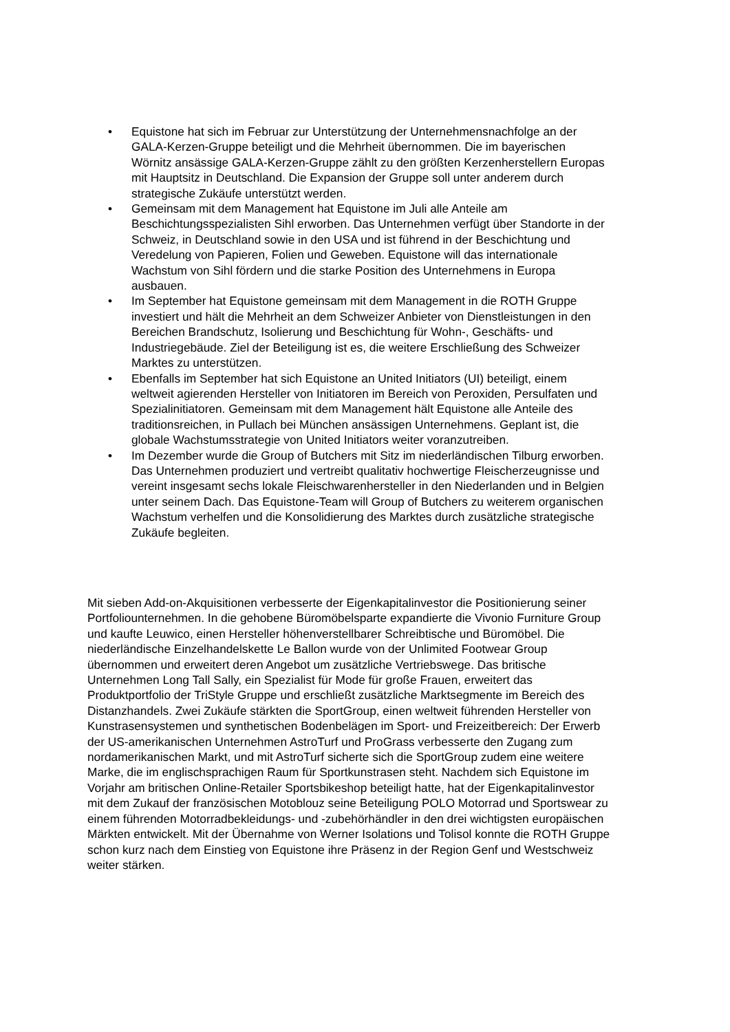• Equistone hat sich im Februar zur Unterstützung der Unternehmensnachfolge an der GALA-Kerzen-Gruppe beteiligt und die Mehrheit übernommen. Die im bayerischen Wörnitz ansässige GALA-Kerzen-Gruppe zählt zu den größten Kerzenherstellern Europas mit Hauptsitz in Deutschland. Die Expansion der Gruppe soll unter anderem durch strategische Zukäufe unterstützt werden.
• Gemeinsam mit dem Management hat Equistone im Juli alle Anteile am Beschichtungsspezialisten Sihl erworben. Das Unternehmen verfügt über Standorte in der Schweiz, in Deutschland sowie in den USA und ist führend in der Beschichtung und Veredelung von Papieren, Folien und Geweben. Equistone will das internationale Wachstum von Sihl fördern und die starke Position des Unternehmens in Europa ausbauen.
• Im September hat Equistone gemeinsam mit dem Management in die ROTH Gruppe investiert und hält die Mehrheit an dem Schweizer Anbieter von Dienstleistungen in den Bereichen Brandschutz, Isolierung und Beschichtung für Wohn-, Geschäfts- und Industriegebäude. Ziel der Beteiligung ist es, die weitere Erschließung des Schweizer Marktes zu unterstützen.
• Ebenfalls im September hat sich Equistone an United Initiators (UI) beteiligt, einem weltweit agierenden Hersteller von Initiatoren im Bereich von Peroxiden, Persulfaten und Spezialinitiatoren. Gemeinsam mit dem Management hält Equistone alle Anteile des traditionsreichen, in Pullach bei München ansässigen Unternehmens. Geplant ist, die globale Wachstumsstrategie von United Initiators weiter voranzutreiben.
• Im Dezember wurde die Group of Butchers mit Sitz im niederländischen Tilburg erworben. Das Unternehmen produziert und vertreibt qualitativ hochwertige Fleischerzeugnisse und vereint insgesamt sechs lokale Fleischwarenhersteller in den Niederlanden und in Belgien unter seinem Dach. Das Equistone-Team will Group of Butchers zu weiterem organischen Wachstum verhelfen und die Konsolidierung des Marktes durch zusätzliche strategische Zukäufe begleiten.
Mit sieben Add-on-Akquisitionen verbesserte der Eigenkapitalinvestor die Positionierung seiner Portfoliounternehmen. In die gehobene Büromöbelsparte expandierte die Vivonio Furniture Group und kaufte Leuwico, einen Hersteller höhenverstellbarer Schreibtische und Büromöbel. Die niederländische Einzelhandelskette Le Ballon wurde von der Unlimited Footwear Group übernommen und erweitert deren Angebot um zusätzliche Vertriebswege. Das britische Unternehmen Long Tall Sally, ein Spezialist für Mode für große Frauen, erweitert das Produktportfolio der TriStyle Gruppe und erschließt zusätzliche Marktsegmente im Bereich des Distanzhandels. Zwei Zukäufe stärkten die SportGroup, einen weltweit führenden Hersteller von Kunstrasensystemen und synthetischen Bodenbelägen im Sport- und Freizeitbereich: Der Erwerb der US-amerikanischen Unternehmen AstroTurf und ProGrass verbesserte den Zugang zum nordamerikanischen Markt, und mit AstroTurf sicherte sich die SportGroup zudem eine weitere Marke, die im englischsprachigen Raum für Sportkunstrasen steht. Nachdem sich Equistone im Vorjahr am britischen Online-Retailer Sportsbikeshop beteiligt hatte, hat der Eigenkapitalinvestor mit dem Zukauf der französischen Motoblouz seine Beteiligung POLO Motorrad und Sportswear zu einem führenden Motorradbekleidungs- und -zubehörhändler in den drei wichtigsten europäischen Märkten entwickelt. Mit der Übernahme von Werner Isolations und Tolisol konnte die ROTH Gruppe schon kurz nach dem Einstieg von Equistone ihre Präsenz in der Region Genf und Westschweiz weiter stärken.